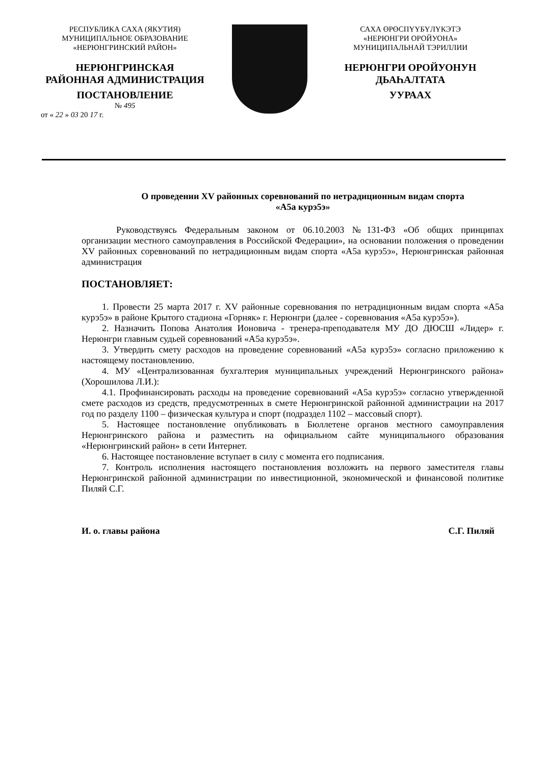РЕСПУБЛИКА САХА (ЯКУТИЯ)
МУНИЦИПАЛЬНОЕ ОБРАЗОВАНИЕ
«НЕРЮНГРИНСКИЙ РАЙОН»
НЕРЮНГРИНСКАЯ
РАЙОННАЯ АДМИНИСТРАЦИЯ
ПОСТАНОВЛЕНИЕ
№ 495
от « 22 » 03 20 17 г.
САХА ӨРӨСПҮҮБҮЛҮКЭТЭ
«НЕРЮНГРИ ОРОЙУОНА»
МУНИЦИПАЛЬНАЙ ТЭРИЛЛИИ
НЕРЮНГРИ ОРОЙУОНУН
ДЬАҺАЛТАТА
УУРААХ
О проведении XV районных соревнований по нетрадиционным видам спорта
«А5а курэ5э»
Руководствуясь Федеральным законом от 06.10.2003 №131-ФЗ «Об общих принципах организации местного самоуправления в Российской Федерации», на основании положения о проведении XV районных соревнований по нетрадиционным видам спорта «А5а курэ5э», Нерюнгринская районная администрация
ПОСТАНОВЛЯЕТ:
1. Провести 25 марта 2017 г. XV районные соревнования по нетрадиционным видам спорта «А5а курэ5э» в районе Крытого стадиона «Горняк» г. Нерюнгри (далее - соревнования «А5а курэ5э»).
2. Назначить Попова Анатолия Ионовича - тренера-преподавателя МУ ДО ДЮСШ «Лидер» г. Нерюнгри главным судьей соревнований «А5а курэ5э».
3. Утвердить смету расходов на проведение соревнований «А5а курэ5э» согласно приложению к настоящему постановлению.
4. МУ «Централизованная бухгалтерия муниципальных учреждений Нерюнгринского района» (Хорошилова Л.И.):
4.1. Профинансировать расходы на проведение соревнований «А5а курэ5э» согласно утвержденной смете расходов из средств, предусмотренных в смете Нерюнгринской районной администрации на 2017 год по разделу 1100 – физическая культура и спорт (подраздел 1102 – массовый спорт).
5. Настоящее постановление опубликовать в Бюллетене органов местного самоуправления Нерюнгринского района и разместить на официальном сайте муниципального образования «Нерюнгринский район» в сети Интернет.
6. Настоящее постановление вступает в силу с момента его подписания.
7. Контроль исполнения настоящего постановления возложить на первого заместителя главы Нерюнгринской районной администрации по инвестиционной, экономической и финансовой политике Пиляй С.Г.
И. о. главы района С.Г. Пиляй